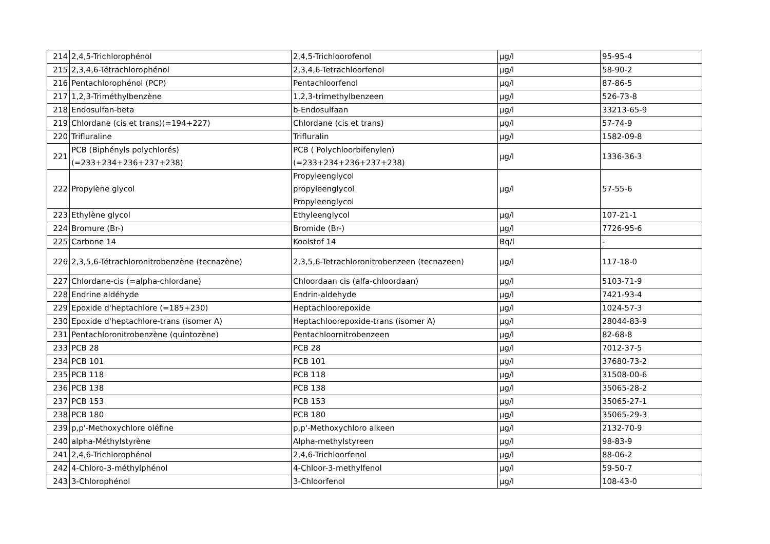| 214 | 2,4,5-Trichlorophénol | 2,4,5-Trichloorofenol | µg/l | 95-95-4 |
| 215 | 2,3,4,6-Tétrachlorophénol | 2,3,4,6-Tetrachloorfenol | µg/l | 58-90-2 |
| 216 | Pentachlorophénol (PCP) | Pentachloorfenol | µg/l | 87-86-5 |
| 217 | 1,2,3-Triméthylbenzène | 1,2,3-trimethylbenzeen | µg/l | 526-73-8 |
| 218 | Endosulfan-beta | b-Endosulfaan | µg/l | 33213-65-9 |
| 219 | Chlordane (cis et trans)(=194+227) | Chlordane (cis et trans) | µg/l | 57-74-9 |
| 220 | Trifluraline | Trifluralin | µg/l | 1582-09-8 |
| 221 | PCB (Biphényls polychlorés) (=233+234+236+237+238) | PCB ( Polychloorbifenylen) (=233+234+236+237+238) | µg/l | 1336-36-3 |
| 222 | Propylène glycol | Propyleenglycol propyleenglycol Propyleenglycol | µg/l | 57-55-6 |
| 223 | Ethylène glycol | Ethyleenglycol | µg/l | 107-21-1 |
| 224 | Bromure (Br-) | Bromide (Br-) | µg/l | 7726-95-6 |
| 225 | Carbone 14 | Koolstof 14 | Bq/l | - |
| 226 | 2,3,5,6-Tétrachloronitrobenzène (tecnazène) | 2,3,5,6-Tetrachloronitrobenzeen (tecnazeen) | µg/l | 117-18-0 |
| 227 | Chlordane-cis (=alpha-chlordane) | Chloordaan cis (alfa-chloordaan) | µg/l | 5103-71-9 |
| 228 | Endrine aldéhyde | Endrin-aldehyde | µg/l | 7421-93-4 |
| 229 | Epoxide d'heptachlore (=185+230) | Heptachloorepoxide | µg/l | 1024-57-3 |
| 230 | Epoxide d'heptachlore-trans (isomer A) | Heptachloorepoxide-trans (isomer A) | µg/l | 28044-83-9 |
| 231 | Pentachloronitrobenzène (quintozène) | Pentachloornitrobenzeen | µg/l | 82-68-8 |
| 233 | PCB 28 | PCB 28 | µg/l | 7012-37-5 |
| 234 | PCB 101 | PCB 101 | µg/l | 37680-73-2 |
| 235 | PCB 118 | PCB 118 | µg/l | 31508-00-6 |
| 236 | PCB 138 | PCB 138 | µg/l | 35065-28-2 |
| 237 | PCB 153 | PCB 153 | µg/l | 35065-27-1 |
| 238 | PCB 180 | PCB 180 | µg/l | 35065-29-3 |
| 239 | p,p'-Methoxychlore oléfine | p,p'-Methoxychloro alkeen | µg/l | 2132-70-9 |
| 240 | alpha-Méthylstyrène | Alpha-methylstyreen | µg/l | 98-83-9 |
| 241 | 2,4,6-Trichlorophénol | 2,4,6-Trichloorfenol | µg/l | 88-06-2 |
| 242 | 4-Chloro-3-méthylphénol | 4-Chloor-3-methylfenol | µg/l | 59-50-7 |
| 243 | 3-Chlorophénol | 3-Chloorfenol | µg/l | 108-43-0 |